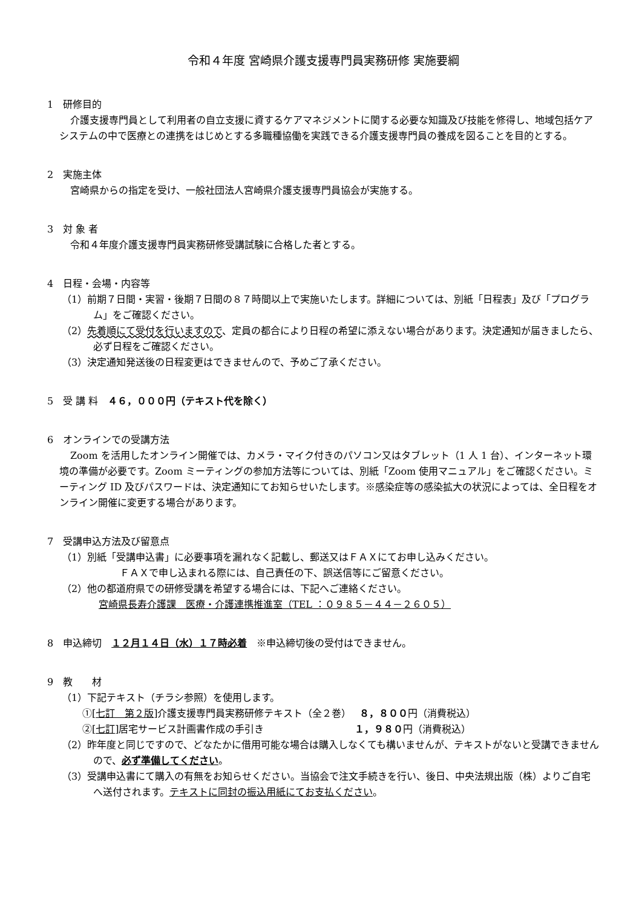令和４年度 宮崎県介護支援専門員実務研修 実施要綱
1　研修目的
介護支援専門員として利用者の自立支援に資するケアマネジメントに関する必要な知識及び技能を修得し、地域包括ケアシステムの中で医療との連携をはじめとする多職種協働を実践できる介護支援専門員の養成を図ることを目的とする。
2　実施主体
宮崎県からの指定を受け、一般社団法人宮崎県介護支援専門員協会が実施する。
3　対 象 者
令和４年度介護支援専門員実務研修受講試験に合格した者とする。
4　日程・会場・内容等
（1）前期７日間・実習・後期７日間の８７時間以上で実施いたします。詳細については、別紙「日程表」及び「プログラム」をご確認ください。
（2）先着順にて受付を行いますので、定員の都合により日程の希望に添えない場合があります。決定通知が届きましたら、必ず日程をご確認ください。
（3）決定通知発送後の日程変更はできませんので、予めご了承ください。
5　受 講 料　４６，０００円（テキスト代を除く）
6　オンラインでの受講方法
Zoom を活用したオンライン開催では、カメラ・マイク付きのパソコン又はタブレット（1 人 1 台）、インターネット環境の準備が必要です。Zoom ミーティングの参加方法等については、別紙「Zoom 使用マニュアル」をご確認ください。ミーティング ID 及びパスワードは、決定通知にてお知らせいたします。※感染症等の感染拡大の状況によっては、全日程をオンライン開催に変更する場合があります。
7　受講申込方法及び留意点
（1）別紙「受講申込書」に必要事項を漏れなく記載し、郵送又はＦＡＸにてお申し込みください。
ＦＡＸで申し込まれる際には、自己責任の下、誤送信等にご留意ください。
（2）他の都道府県での研修受講を希望する場合には、下記へご連絡ください。
宮崎県長寿介護課　医療・介護連携推進室（TEL ：０９８５－４４－２６０５）
8　申込締切　１２月１４日（水）１７時必着　※申込締切後の受付はできません。
9　教　　材
（1）下記テキスト（チラシ参照）を使用します。
①[七訂　第２版]介護支援専門員実務研修テキスト（全２巻）　 ８，８００円（消費税込）
②[七訂]居宅サービス計画書作成の手引き　　　　　　　　　 １，９８０円（消費税込）
（2）昨年度と同じですので、どなたかに借用可能な場合は購入しなくても構いませんが、テキストがないと受講できませんので、必ず準備してください。
（3）受講申込書にて購入の有無をお知らせください。当協会で注文手続きを行い、後日、中央法規出版（株）よりご自宅へ送付されます。テキストに同封の振込用紙にてお支払ください。